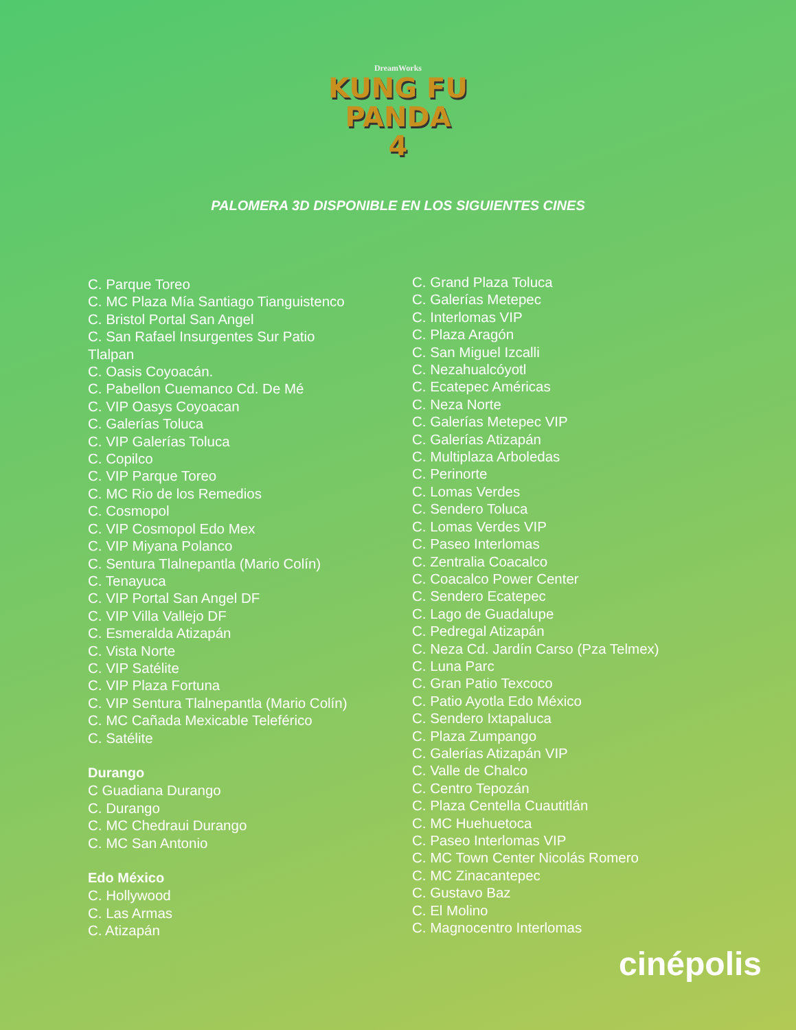DreamWorks
KUNG FU
PANDA
4
PALOMERA 3D DISPONIBLE EN LOS SIGUIENTES CINES
C. Parque Toreo
C. MC Plaza Mía Santiago Tianguistenco
C. Bristol Portal San Angel
C. San Rafael Insurgentes Sur Patio
Tlalpan
C. Oasis Coyoacán.
C. Pabellon Cuemanco Cd. De Mé
C. VIP Oasys Coyoacan
C. Galerías Toluca
C. VIP Galerías Toluca
C. Copilco
C. VIP Parque Toreo
C. MC Rio de los Remedios
C. Cosmopol
C. VIP Cosmopol Edo Mex
C. VIP Miyana Polanco
C. Sentura Tlalnepantla (Mario Colín)
C. Tenayuca
C. VIP Portal San Angel DF
C. VIP Villa Vallejo DF
C. Esmeralda Atizapán
C. Vista Norte
C. VIP Satélite
C. VIP Plaza Fortuna
C. VIP Sentura Tlalnepantla (Mario Colín)
C. MC Cañada Mexicable Teleférico
C. Satélite
Durango
C Guadiana Durango
C. Durango
C. MC Chedraui Durango
C. MC San Antonio
Edo México
C. Hollywood
C. Las Armas
C. Atizapán
C. Grand Plaza Toluca
C. Galerías Metepec
C. Interlomas VIP
C. Plaza Aragón
C. San Miguel Izcalli
C. Nezahualcóyotl
C. Ecatepec Américas
C. Neza Norte
C. Galerías Metepec VIP
C. Galerías Atizapán
C. Multiplaza Arboledas
C. Perinorte
C. Lomas Verdes
C. Sendero Toluca
C. Lomas Verdes VIP
C. Paseo Interlomas
C. Zentralia Coacalco
C. Coacalco Power Center
C. Sendero Ecatepec
C. Lago de Guadalupe
C. Pedregal Atizapán
C. Neza Cd. Jardín Carso (Pza Telmex)
C. Luna Parc
C. Gran Patio Texcoco
C. Patio Ayotla Edo México
C. Sendero Ixtapaluca
C. Plaza Zumpango
C. Galerías Atizapán VIP
C. Valle de Chalco
C. Centro Tepozán
C. Plaza Centella Cuautitlán
C. MC Huehuetoca
C. Paseo Interlomas VIP
C. MC Town Center Nicolás Romero
C. MC Zinacantepec
C. Gustavo Baz
C. El Molino
C. Magnocentro Interlomas
cinépolis